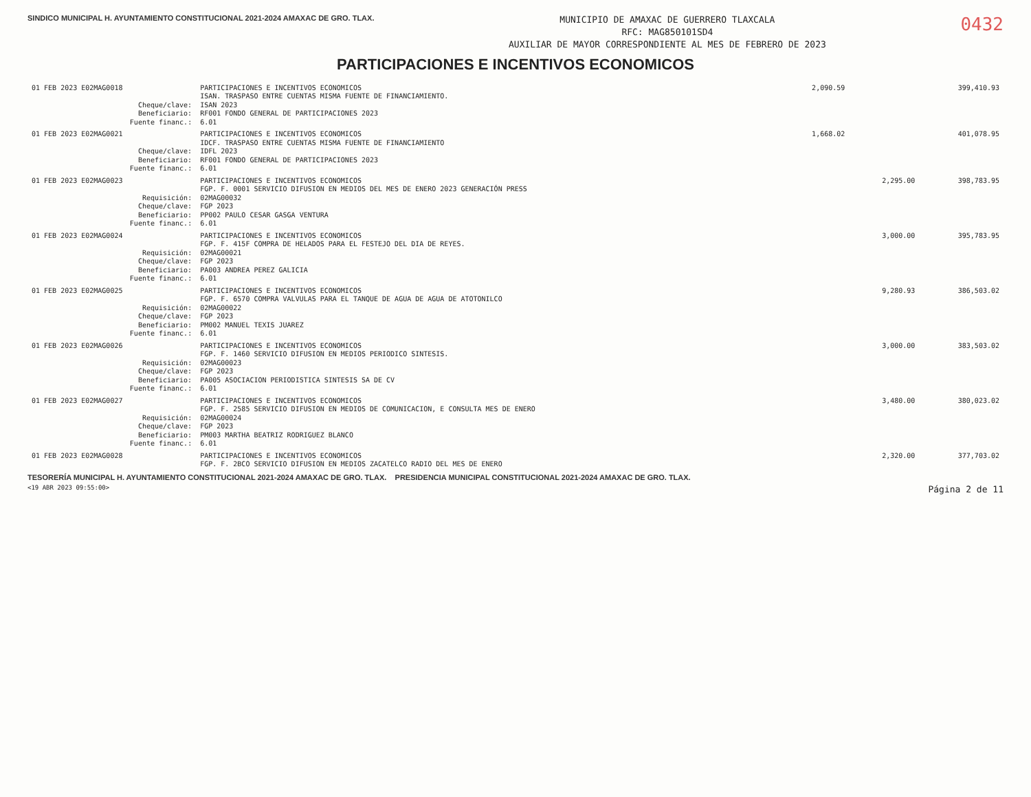SINDICO MUNICIPAL H. AYUNTAMIENTO CONSTITUCIONAL 2021-2024 AMAXAC DE GRO. TLAX.
MUNICIPIO DE AMAXAC DE GUERRERO TLAXCALA
RFC: MAG850101SD4
AUXILIAR DE MAYOR CORRESPONDIENTE AL MES DE FEBRERO DE 2023
0432
PARTICIPACIONES E INCENTIVOS ECONOMICOS
| 01 FEB 2023 E02MAG0018 | PARTICIPACIONES E INCENTIVOS ECONOMICOS | 2,090.59 | | 399,410.93 |
| | ISAN. TRASPASO ENTRE CUENTAS MISMA FUENTE DE FINANCIAMIENTO. | | | |
| Cheque/clave: | ISAN 2023 | | | |
| Beneficiario: | RF001 FONDO GENERAL DE PARTICIPACIONES 2023 | | | |
| Fuente financ.: | 6.01 | | | |
| 01 FEB 2023 E02MAG0021 | PARTICIPACIONES E INCENTIVOS ECONOMICOS | 1,668.02 | | 401,078.95 |
| | IDCF. TRASPASO ENTRE CUENTAS MISMA FUENTE DE FINANCIAMIENTO | | | |
| Cheque/clave: | IDFL 2023 | | | |
| Beneficiario: | RF001 FONDO GENERAL DE PARTICIPACIONES 2023 | | | |
| Fuente financ.: | 6.01 | | | |
| 01 FEB 2023 E02MAG0023 | PARTICIPACIONES E INCENTIVOS ECONOMICOS | | 2,295.00 | 398,783.95 |
| | FGP. F. 0001 SERVICIO DIFUSION EN MEDIOS DEL MES DE ENERO 2023 GENERACIÓN PRESS | | | |
| Requisición: | 02MAG00032 | | | |
| Cheque/clave: | FGP 2023 | | | |
| Beneficiario: | PP002 PAULO CESAR GASGA VENTURA | | | |
| Fuente financ.: | 6.01 | | | |
| 01 FEB 2023 E02MAG0024 | PARTICIPACIONES E INCENTIVOS ECONOMICOS | | 3,000.00 | 395,783.95 |
| | FGP. F. 415F COMPRA DE HELADOS PARA EL FESTEJO DEL DIA DE REYES. | | | |
| Requisición: | 02MAG00021 | | | |
| Cheque/clave: | FGP 2023 | | | |
| Beneficiario: | PA003 ANDREA PEREZ GALICIA | | | |
| Fuente financ.: | 6.01 | | | |
| 01 FEB 2023 E02MAG0025 | PARTICIPACIONES E INCENTIVOS ECONOMICOS | | 9,280.93 | 386,503.02 |
| | FGP. F. 6570 COMPRA VALVULAS PARA EL TANQUE DE AGUA DE AGUA DE ATOTONILCO | | | |
| Requisición: | 02MAG00022 | | | |
| Cheque/clave: | FGP 2023 | | | |
| Beneficiario: | PM002 MANUEL TEXIS JUAREZ | | | |
| Fuente financ.: | 6.01 | | | |
| 01 FEB 2023 E02MAG0026 | PARTICIPACIONES E INCENTIVOS ECONOMICOS | | 3,000.00 | 383,503.02 |
| | FGP. F. 1460 SERVICIO DIFUSION EN MEDIOS PERIODICO SINTESIS. | | | |
| Requisición: | 02MAG00023 | | | |
| Cheque/clave: | FGP 2023 | | | |
| Beneficiario: | PA005 ASOCIACION PERIODISTICA SINTESIS SA DE CV | | | |
| Fuente financ.: | 6.01 | | | |
| 01 FEB 2023 E02MAG0027 | PARTICIPACIONES E INCENTIVOS ECONOMICOS | | 3,480.00 | 380,023.02 |
| | FGP. F. 2585 SERVICIO DIFUSION EN MEDIOS DE COMUNICACION, E CONSULTA MES DE ENERO | | | |
| Requisición: | 02MAG00024 | | | |
| Cheque/clave: | FGP 2023 | | | |
| Beneficiario: | PM003 MARTHA BEATRIZ RODRIGUEZ BLANCO | | | |
| Fuente financ.: | 6.01 | | | |
| 01 FEB 2023 E02MAG0028 | PARTICIPACIONES E INCENTIVOS ECONOMICOS | | 2,320.00 | 377,703.02 |
| | FGP. F. 2BCO SERVICIO DIFUSION EN MEDIOS ZACATELCO RADIO DEL MES DE ENERO | | | |
TESORERÍA MUNICIPAL H. AYUNTAMIENTO CONSTITUCIONAL 2021-2024 AMAXAC DE GRO. TLAX. PRESIDENCIA MUNICIPAL CONSTITUCIONAL 2021-2024 AMAXAC DE GRO. TLAX.
<19 ABR 2023 09:55:00> Página 2 de 11